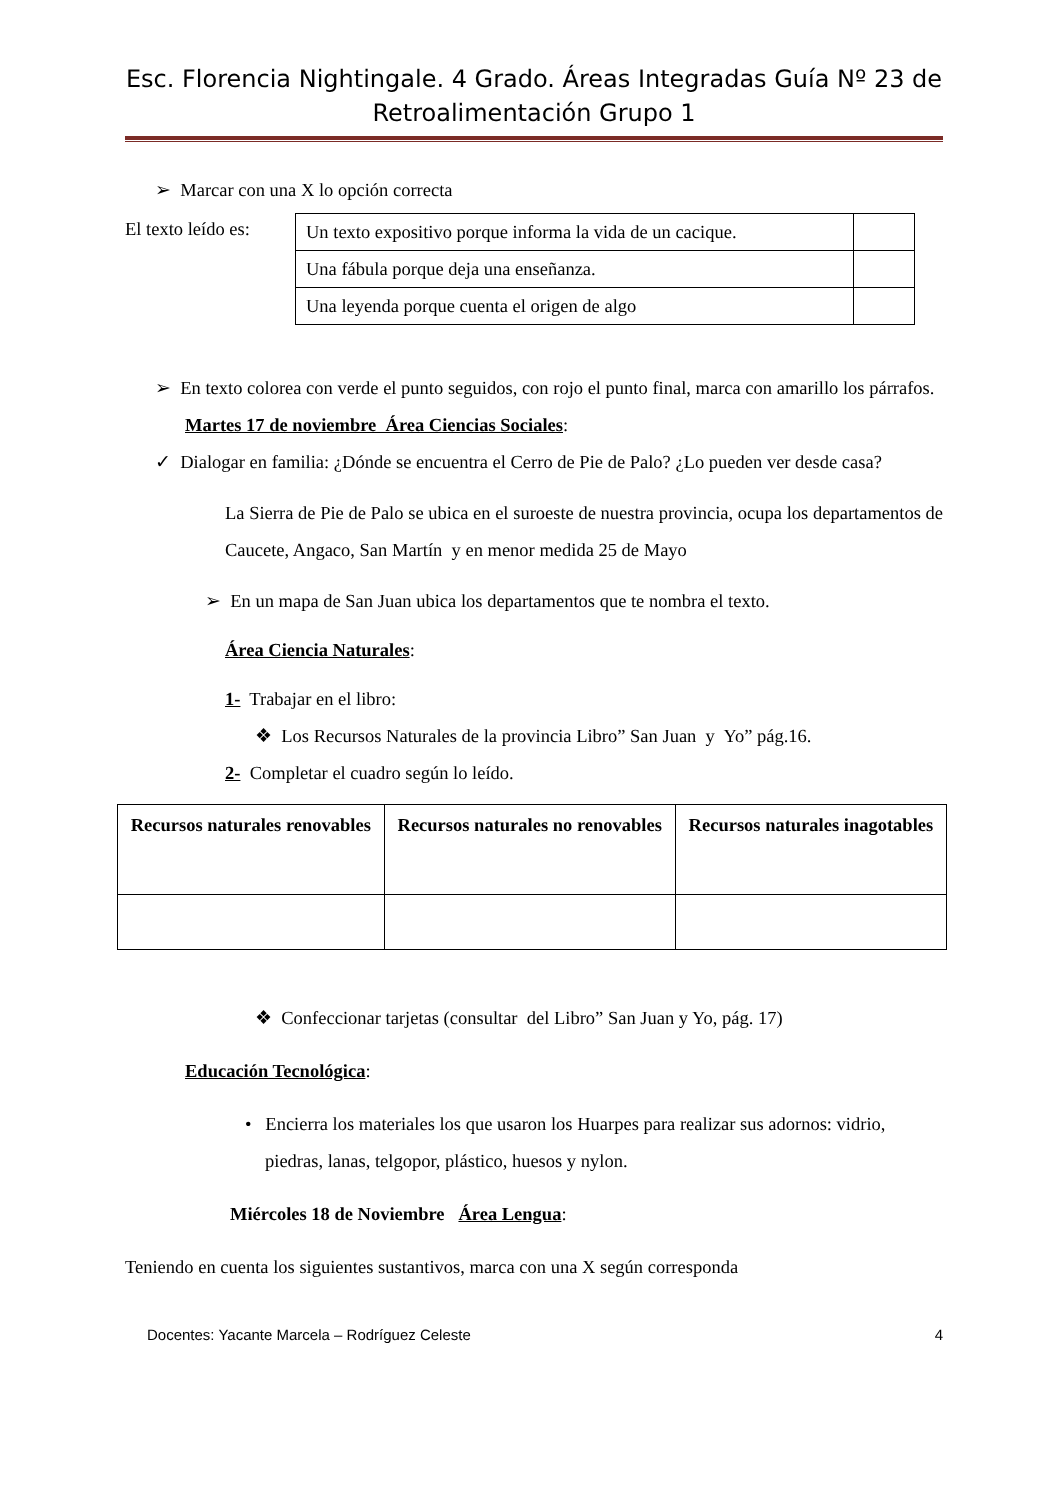Esc. Florencia Nightingale. 4 Grado. Áreas Integradas Guía Nº 23 de Retroalimentación Grupo 1
➢ Marcar con una X lo opción correcta
El texto leído es:
| Un texto expositivo porque informa la vida de un cacique. | |
| Una fábula porque deja una enseñanza. | |
| Una leyenda porque cuenta el origen de algo | |
➢ En texto colorea con verde el punto seguidos, con rojo el punto final, marca con amarillo los párrafos.
Martes 17 de noviembre Área Ciencias Sociales:
✓ Dialogar en familia: ¿Dónde se encuentra el Cerro de Pie de Palo? ¿Lo pueden ver desde casa?
La Sierra de Pie de Palo se ubica en el suroeste de nuestra provincia, ocupa los departamentos de Caucete, Angaco, San Martín y en menor medida 25 de Mayo
➢ En un mapa de San Juan ubica los departamentos que te nombra el texto.
Área Ciencia Naturales:
1- Trabajar en el libro:
❖ Los Recursos Naturales de la provincia Libro” San Juan y Yo” pág.16.
2- Completar el cuadro según lo leído.
| Recursos naturales renovables | Recursos naturales no renovables | Recursos naturales inagotables |
| --- | --- | --- |
❖ Confeccionar tarjetas (consultar del Libro” San Juan y Yo, pág. 17)
Educación Tecnológica:
• Encierra los materiales los que usaron los Huarpes para realizar sus adornos: vidrio, piedras, lanas, telgopor, plástico, huesos y nylon.
Miércoles 18 de Noviembre Área Lengua:
Teniendo en cuenta los siguientes sustantivos, marca con una X según corresponda
Docentes: Yacante Marcela – Rodríguez Celeste 4